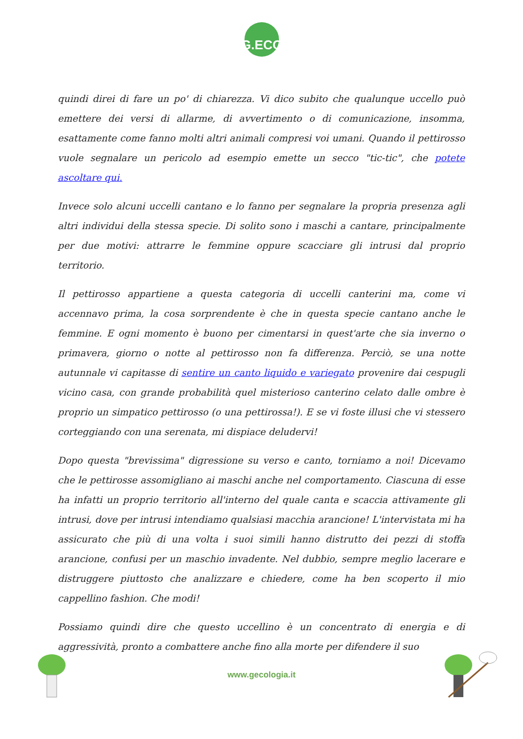G.ECO
quindi direi di fare un po' di chiarezza. Vi dico subito che qualunque uccello può emettere dei versi di allarme, di avvertimento o di comunicazione, insomma, esattamente come fanno molti altri animali compresi voi umani. Quando il pettirosso vuole segnalare un pericolo ad esempio emette un secco "tic-tic", che potete ascoltare qui.
Invece solo alcuni uccelli cantano e lo fanno per segnalare la propria presenza agli altri individui della stessa specie. Di solito sono i maschi a cantare, principalmente per due motivi: attrarre le femmine oppure scacciare gli intrusi dal proprio territorio.
Il pettirosso appartiene a questa categoria di uccelli canterini ma, come vi accennavo prima, la cosa sorprendente è che in questa specie cantano anche le femmine. E ogni momento è buono per cimentarsi in quest'arte che sia inverno o primavera, giorno o notte al pettirosso non fa differenza. Perciò, se una notte autunnale vi capitasse di sentire un canto liquido e variegato provenire dai cespugli vicino casa, con grande probabilità quel misterioso canterino celato dalle ombre è proprio un simpatico pettirosso (o una pettirossa!). E se vi foste illusi che vi stessero corteggiando con una serenata, mi dispiace deludervi!
Dopo questa "brevissima" digressione su verso e canto, torniamo a noi! Dicevamo che le pettirosse assomigliano ai maschi anche nel comportamento. Ciascuna di esse ha infatti un proprio territorio all'interno del quale canta e scaccia attivamente gli intrusi, dove per intrusi intendiamo qualsiasi macchia arancione! L'intervistata mi ha assicurato che più di una volta i suoi simili hanno distrutto dei pezzi di stoffa arancione, confusi per un maschio invadente. Nel dubbio, sempre meglio lacerare e distruggere piuttosto che analizzare e chiedere, come ha ben scoperto il mio cappellino fashion. Che modi!
Possiamo quindi dire che questo uccellino è un concentrato di energia e di aggressività, pronto a combattere anche fino alla morte per difendere il suo
www.gecologia.it